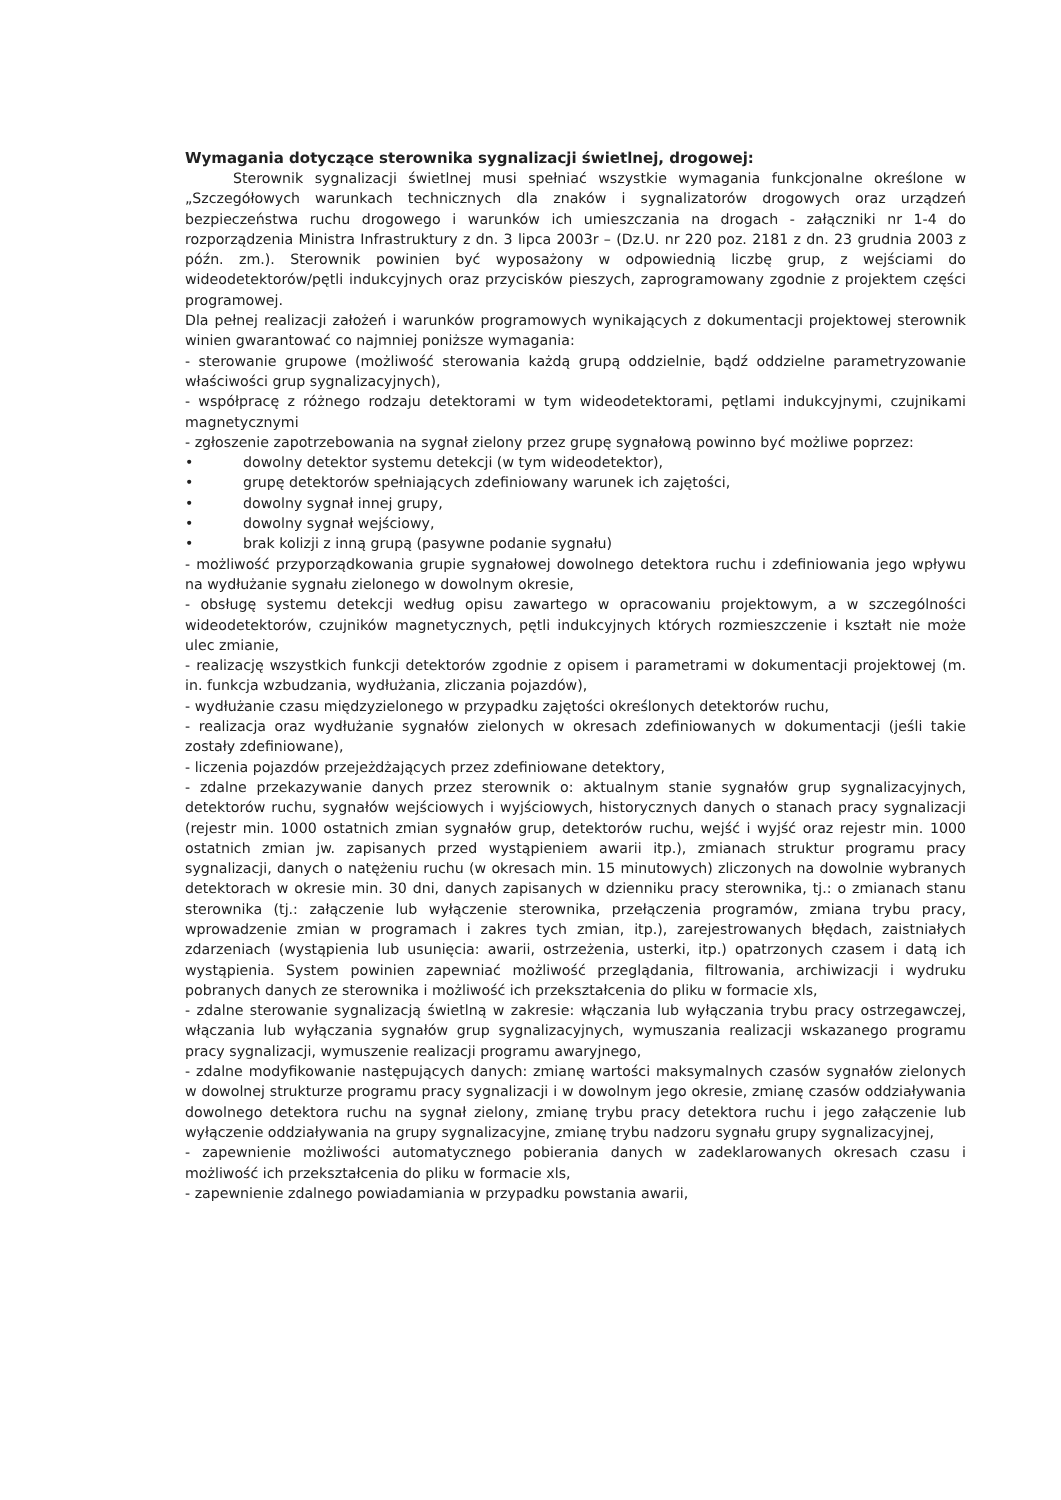Wymagania dotyczące sterownika sygnalizacji świetlnej, drogowej:
Sterownik sygnalizacji świetlnej musi spełniać wszystkie wymagania funkcjonalne określone w „Szczegółowych warunkach technicznych dla znaków i sygnalizatorów drogowych oraz urządzeń bezpieczeństwa ruchu drogowego i warunków ich umieszczania na drogach - załączniki nr 1-4 do rozporządzenia Ministra Infrastruktury z dn. 3 lipca 2003r – (Dz.U. nr 220 poz. 2181 z dn. 23 grudnia 2003 z późn. zm.). Sterownik powinien być wyposażony w odpowiednią liczbę grup, z wejściami do wideodetektorów/pętli indukcyjnych oraz przycisków pieszych, zaprogramowany zgodnie z projektem części programowej.
Dla pełnej realizacji założeń i warunków programowych wynikających z dokumentacji projektowej sterownik winien gwarantować co najmniej poniższe wymagania:
- sterowanie grupowe (możliwość sterowania każdą grupą oddzielnie, bądź oddzielne parametryzowanie właściwości grup sygnalizacyjnych),
- współpracę z różnego rodzaju detektorami w tym wideodetektorami, pętlami indukcyjnymi, czujnikami magnetycznymi
- zgłoszenie zapotrzebowania na sygnał zielony przez grupę sygnałową powinno być możliwe poprzez:
• dowolny detektor systemu detekcji (w tym wideodetektor),
• grupę detektorów spełniających zdefiniowany warunek ich zajętości,
• dowolny sygnał innej grupy,
• dowolny sygnał wejściowy,
• brak kolizji z inną grupą (pasywne podanie sygnału)
- możliwość przyporządkowania grupie sygnałowej dowolnego detektora ruchu i zdefiniowania jego wpływu na wydłużanie sygnału zielonego w dowolnym okresie,
- obsługę systemu detekcji według opisu zawartego w opracowaniu projektowym, a w szczególności wideodetektorów, czujników magnetycznych, pętli indukcyjnych których rozmieszczenie i kształt nie może ulec zmianie,
- realizację wszystkich funkcji detektorów zgodnie z opisem i parametrami w dokumentacji projektowej (m. in. funkcja wzbudzania, wydłużania, zliczania pojazdów),
- wydłużanie czasu międzyzielonego w przypadku zajętości określonych detektorów ruchu,
- realizacja oraz wydłużanie sygnałów zielonych w okresach zdefiniowanych w dokumentacji (jeśli takie zostały zdefiniowane),
- liczenia pojazdów przejeżdżających przez zdefiniowane detektory,
- zdalne przekazywanie danych przez sterownik o: aktualnym stanie sygnałów grup sygnalizacyjnych, detektorów ruchu, sygnałów wejściowych i wyjściowych, historycznych danych o stanach pracy sygnalizacji (rejestr min. 1000 ostatnich zmian sygnałów grup, detektorów ruchu, wejść i wyjść oraz rejestr min. 1000 ostatnich zmian jw. zapisanych przed wystąpieniem awarii itp.), zmianach struktur programu pracy sygnalizacji, danych o natężeniu ruchu (w okresach min. 15 minutowych) zliczonych na dowolnie wybranych detektorach w okresie min. 30 dni, danych zapisanych w dzienniku pracy sterownika, tj.: o zmianach stanu sterownika (tj.: załączenie lub wyłączenie sterownika, przełączenia programów, zmiana trybu pracy, wprowadzenie zmian w programach i zakres tych zmian, itp.), zarejestrowanych błędach, zaistniałych zdarzeniach (wystąpienia lub usunięcia: awarii, ostrzeżenia, usterki, itp.) opatrzonych czasem i datą ich wystąpienia. System powinien zapewniać możliwość przeglądania, filtrowania, archiwizacji i wydruku pobranych danych ze sterownika i możliwość ich przekształcenia do pliku w formacie xls,
- zdalne sterowanie sygnalizacją świetlną w zakresie: włączania lub wyłączania trybu pracy ostrzegawczej, włączania lub wyłączania sygnałów grup sygnalizacyjnych, wymuszania realizacji wskazanego programu pracy sygnalizacji, wymuszenie realizacji programu awaryjnego,
- zdalne modyfikowanie następujących danych: zmianę wartości maksymalnych czasów sygnałów zielonych w dowolnej strukturze programu pracy sygnalizacji i w dowolnym jego okresie, zmianę czasów oddziaływania dowolnego detektora ruchu na sygnał zielony, zmianę trybu pracy detektora ruchu i jego załączenie lub wyłączenie oddziaływania na grupy sygnalizacyjne, zmianę trybu nadzoru sygnału grupy sygnalizacyjnej,
- zapewnienie możliwości automatycznego pobierania danych w zadeklarowanych okresach czasu i możliwość ich przekształcenia do pliku w formacie xls,
- zapewnienie zdalnego powiadamiania w przypadku powstania awarii,